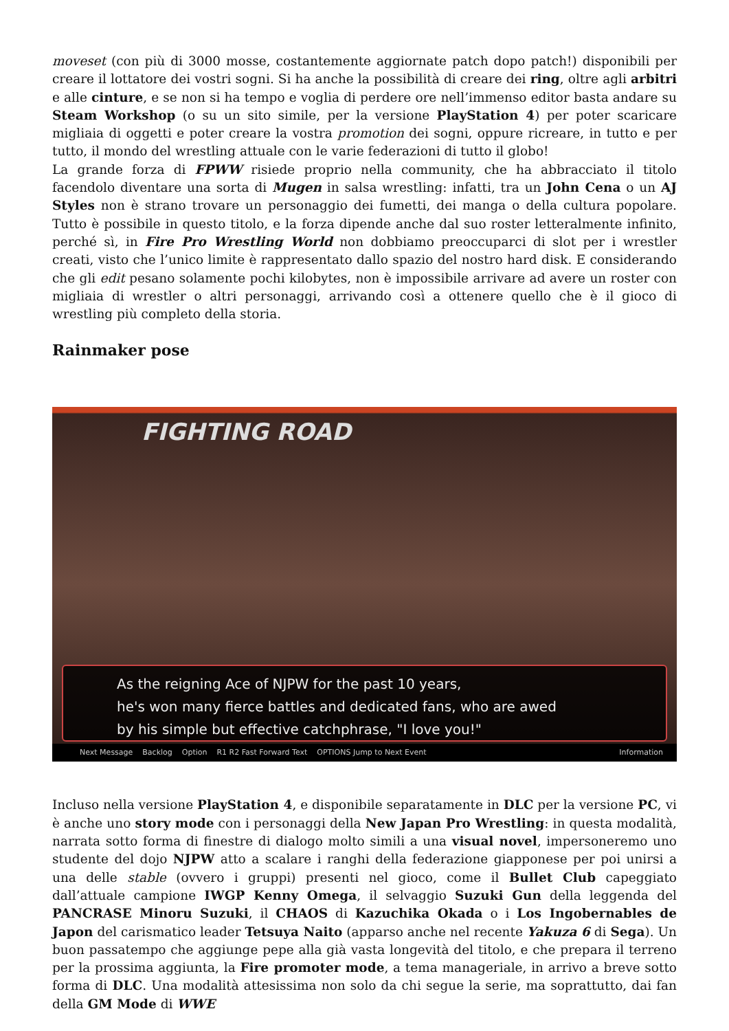moveset (con più di 3000 mosse, costantemente aggiornate patch dopo patch!) disponibili per creare il lottatore dei vostri sogni. Si ha anche la possibilità di creare dei ring, oltre agli arbitri e alle cinture, e se non si ha tempo e voglia di perdere ore nell’immenso editor basta andare su Steam Workshop (o su un sito simile, per la versione PlayStation 4) per poter scaricare migliaia di oggetti e poter creare la vostra promotion dei sogni, oppure ricreare, in tutto e per tutto, il mondo del wrestling attuale con le varie federazioni di tutto il globo!
La grande forza di FPWW risiede proprio nella community, che ha abbracciato il titolo facendolo diventare una sorta di Mugen in salsa wrestling: infatti, tra un John Cena o un AJ Styles non è strano trovare un personaggio dei fumetti, dei manga o della cultura popolare. Tutto è possibile in questo titolo, e la forza dipende anche dal suo roster letteralmente infinito, perché sì, in Fire Pro Wrestling World non dobbiamo preoccuparci di slot per i wrestler creati, visto che l’unico limite è rappresentato dallo spazio del nostro hard disk. E considerando che gli edit pesano solamente pochi kilobytes, non è impossibile arrivare ad avere un roster con migliaia di wrestler o altri personaggi, arrivando così a ottenere quello che è il gioco di wrestling più completo della storia.
Rainmaker pose
FIGHTING ROAD
As the reigning Ace of NJPW for the past 10 years,
he's won many fierce battles and dedicated fans, who are awed
by his simple but effective catchphrase, "I love you!"
Next Message Backlog Option R1 R2 Fast Forward Text OPTIONS Jump to Next Event Information
Incluso nella versione PlayStation 4, e disponibile separatamente in DLC per la versione PC, vi è anche uno story mode con i personaggi della New Japan Pro Wrestling: in questa modalità, narrata sotto forma di finestre di dialogo molto simili a una visual novel, impersoneremo uno studente del dojo NJPW atto a scalare i ranghi della federazione giapponese per poi unirsi a una delle stable (ovvero i gruppi) presenti nel gioco, come il Bullet Club capeggiato dall’attuale campione IWGP Kenny Omega, il selvaggio Suzuki Gun della leggenda del PANCRASE Minoru Suzuki, il CHAOS di Kazuchika Okada o i Los Ingobernables de Japon del carismatico leader Tetsuya Naito (apparso anche nel recente Yakuza 6 di Sega). Un buon passatempo che aggiunge pepe alla già vasta longevità del titolo, e che prepara il terreno per la prossima aggiunta, la Fire promoter mode, a tema manageriale, in arrivo a breve sotto forma di DLC. Una modalità attesissima non solo da chi segue la serie, ma soprattutto, dai fan della GM Mode di WWE